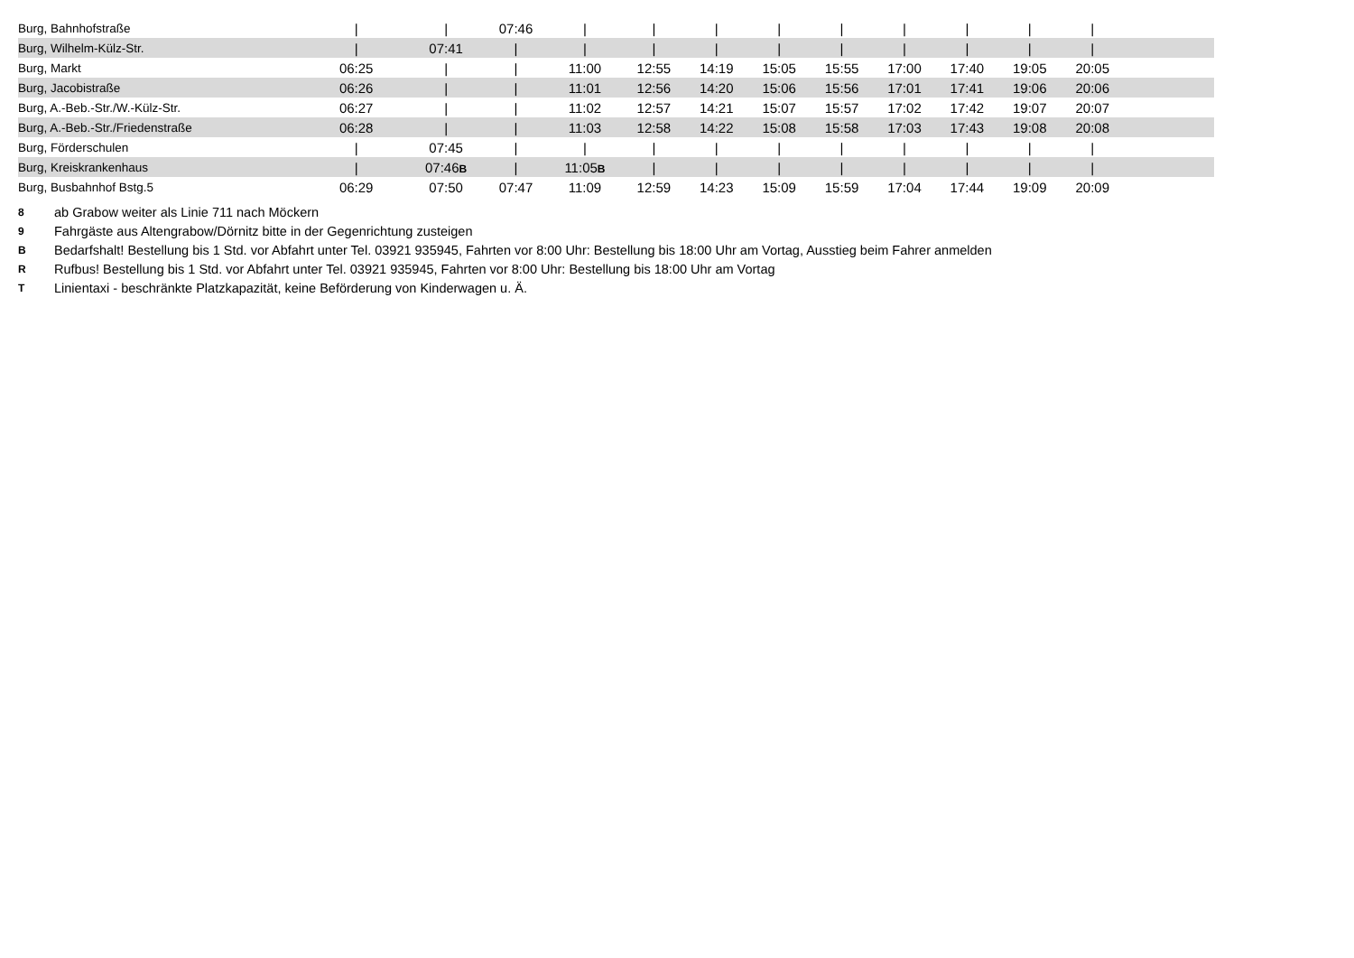| Burg, Bahnhofstraße | / | | / | 07:46 | / | / | / | / | / | / | / | / | / | |
| Burg, Wilhelm-Külz-Str. | / | | 07:41 | / | / | / | / | / | / | / | / | / | / | |
| Burg, Markt | 06:25 | | / | / | 11:00 | 12:55 | 14:19 | 15:05 | 15:55 | 17:00 | 17:40 | 19:05 | 20:05 | |
| Burg, Jacobistraße | 06:26 | | / | / | 11:01 | 12:56 | 14:20 | 15:06 | 15:56 | 17:01 | 17:41 | 19:06 | 20:06 | |
| Burg, A.-Beb.-Str./W.-Külz-Str. | 06:27 | | / | / | 11:02 | 12:57 | 14:21 | 15:07 | 15:57 | 17:02 | 17:42 | 19:07 | 20:07 | |
| Burg, A.-Beb.-Str./Friedenstraße | 06:28 | | / | / | 11:03 | 12:58 | 14:22 | 15:08 | 15:58 | 17:03 | 17:43 | 19:08 | 20:08 | |
| Burg, Förderschulen | / | | 07:45 | / | / | / | / | / | / | / | / | / | / | |
| Burg, Kreiskrankenhaus | / | | 07:46 B | / | 11:05 B | / | / | / | / | / | / | / | / | |
| Burg, Busbahnhof Bstg.5 | 06:29 | | 07:50 | 07:47 | 11:09 | 12:59 | 14:23 | 15:09 | 15:59 | 17:04 | 17:44 | 19:09 | 20:09 | |
8 ab Grabow weiter als Linie 711 nach Möckern
9 Fahrgäste aus Altengrabow/Dörnitz bitte in der Gegenrichtung zusteigen
B Bedarfshalt! Bestellung bis 1 Std. vor Abfahrt unter Tel. 03921 935945, Fahrten vor 8:00 Uhr: Bestellung bis 18:00 Uhr am Vortag, Ausstieg beim Fahrer anmelden
R Rufbus! Bestellung bis 1 Std. vor Abfahrt unter Tel. 03921 935945, Fahrten vor 8:00 Uhr: Bestellung bis 18:00 Uhr am Vortag
T Linientaxi - beschränkte Platzkapazität, keine Beförderung von Kinderwagen u. Ä.